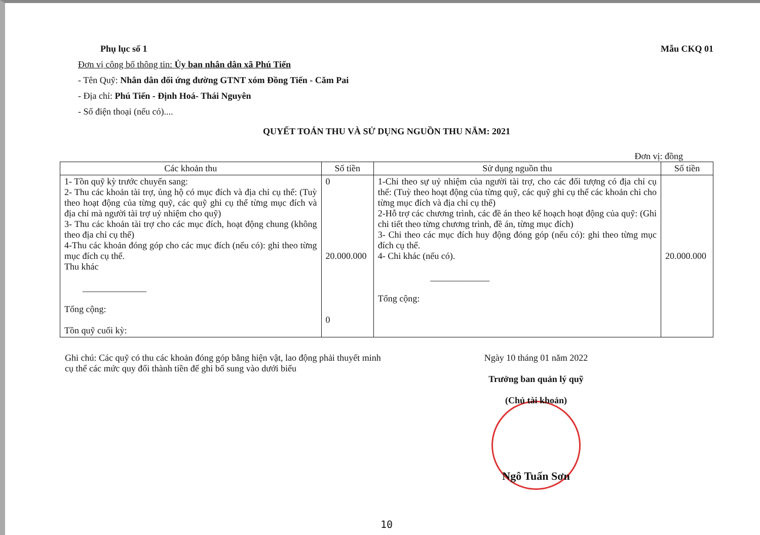Phụ lục số 1 Mẫu CKQ 01
Đơn vị công bố thông tin: Ủy ban nhân dân xã Phú Tiến
- Tên Quỹ: Nhân dân đối ứng đường GTNT xóm Đồng Tiến - Căm Pai
- Địa chỉ: Phú Tiến - Định Hoá- Thái Nguyên
- Số điện thoại (nếu có)....
QUYẾT TOÁN THU VÀ SỬ DỤNG NGUỒN THU NĂM: 2021
Đơn vị: đồng
| Các khoản thu | Số tiền | Sử dụng nguồn thu | Số tiền |
| --- | --- | --- | --- |
| 1- Tồn quỹ kỳ trước chuyển sang: 2- Thu các khoản tài trợ, ủng hộ có mục đích và địa chỉ cụ thể: (Tuỳ theo hoạt động của từng quỹ, các quỹ ghi cụ thể từng mục đích và địa chỉ mà người tài trợ uỷ nhiệm cho quỹ) 3- Thu các khoản tài trợ cho các mục đích, hoạt động chung (không theo địa chỉ cụ thể) 4-Thu các khoản đóng góp cho các mục đích (nếu có): ghi theo từng mục đích cụ thể. Thu khác ______________ Tổng cộng: Tồn quỹ cuối kỳ: | 0 20.000.000 0 | 1-Chi theo sự uỷ nhiệm của người tài trợ, cho các đối tượng có địa chỉ cụ thể: (Tuỳ theo hoạt động của từng quỹ, các quỹ ghi cụ thể các khoản chi cho từng mục đích và địa chỉ cụ thể) 2-Hỗ trợ các chương trình, các đề án theo kế hoạch hoạt động của quỹ: (Ghi chi tiết theo từng chương trình, đề án, từng mục đích) 3- Chi theo các mục đích huy động đóng góp (nếu có): ghi theo từng mục đích cụ thể. 4- Chi khác (nếu có). _____________ Tổng cộng: | 20.000.000 |
Ghi chú: Các quỹ có thu các khoản đóng góp bằng hiện vật, lao động phải thuyết minh cụ thể các mức quy đổi thành tiền để ghi bổ sung vào dưới biểu
Ngày 10 tháng 01 năm 2022
Trưởng ban quản lý quỹ
(Chủ tài khoản)
Ngô Tuấn Sơn
10